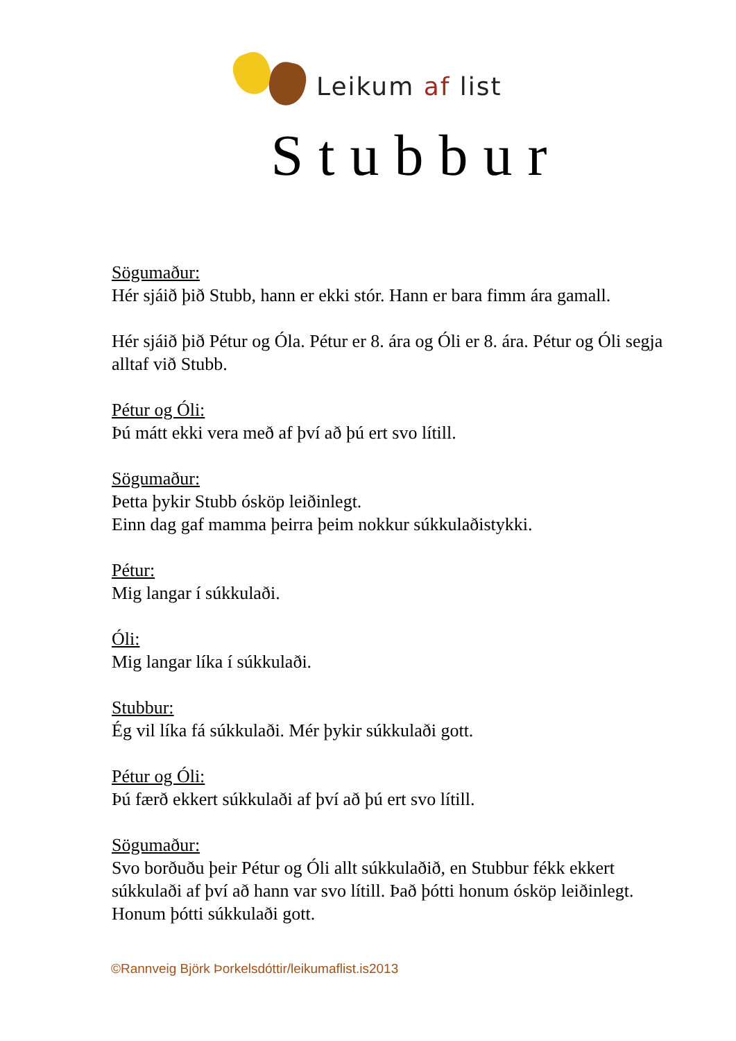Leikum af list
Stubbur
Sögumaður:
Hér sjáið þið Stubb, hann er ekki stór. Hann er bara fimm ára gamall.
Hér sjáið þið Pétur og Óla. Pétur er 8. ára og Óli er 8. ára. Pétur og Óli segja alltaf við Stubb.
Pétur og Óli:
Þú mátt ekki vera með af því að þú ert svo lítill.
Sögumaður:
Þetta þykir Stubb ósköp leiðinlegt.
Einn dag gaf mamma þeirra þeim nokkur súkkulaðistykki.
Pétur:
Mig langar í súkkulaði.
Óli:
Mig langar líka í súkkulaði.
Stubbur:
Ég vil líka fá súkkulaði. Mér þykir súkkulaði gott.
Pétur og Óli:
Þú færð ekkert súkkulaði af því að þú ert svo lítill.
Sögumaður:
Svo borðuðu þeir Pétur og Óli allt súkkulaðið, en Stubbur fékk ekkert súkkulaði af því að hann var svo lítill. Það þótti honum ósköp leiðinlegt. Honum þótti súkkulaði gott.
©Rannveig Björk Þorkelsdóttir/leikumaflist.is2013